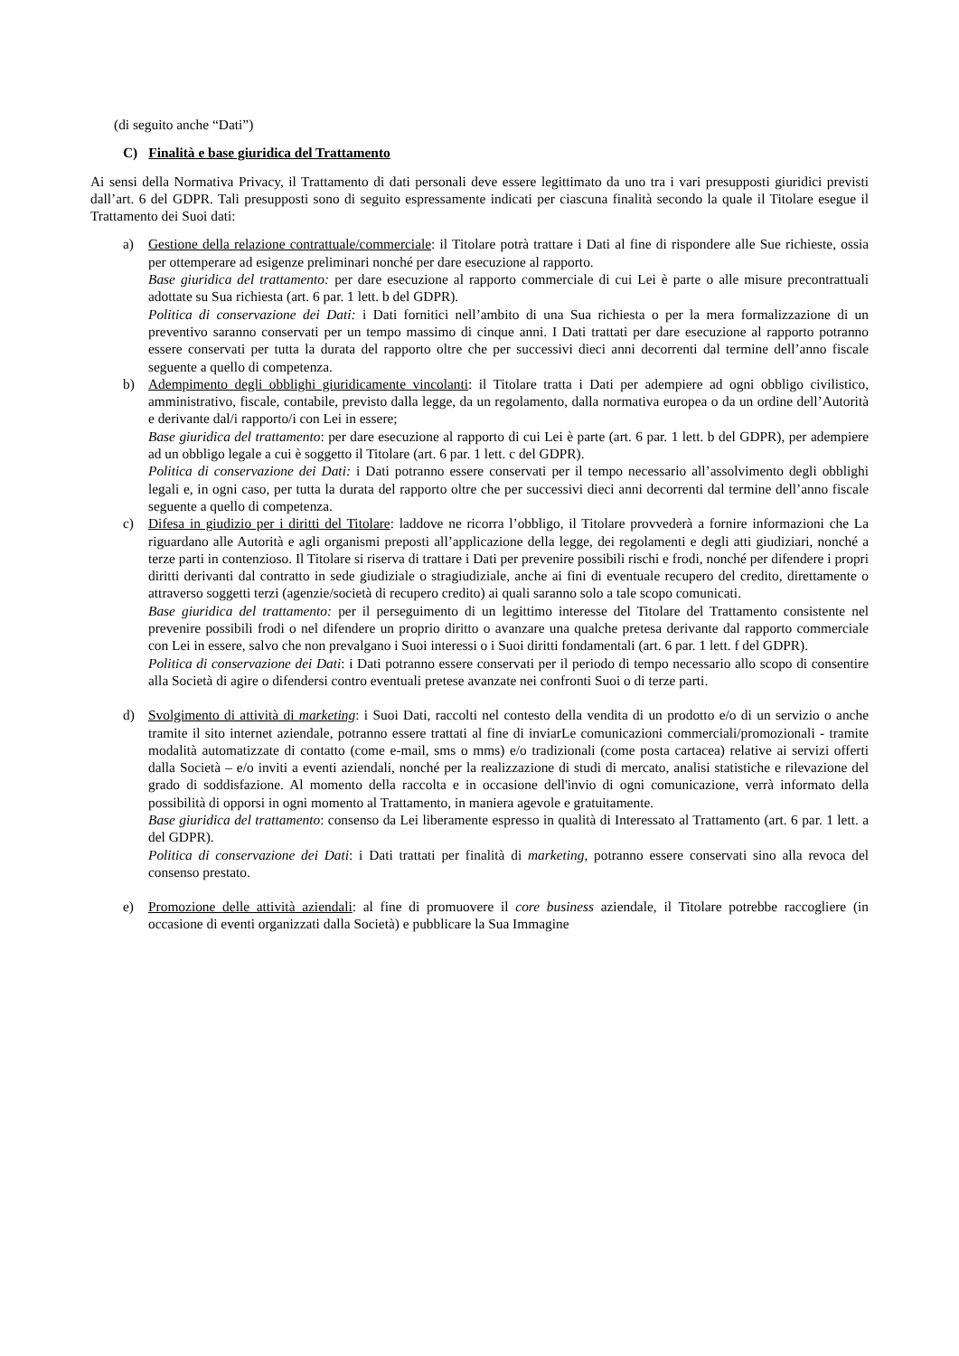(di seguito anche “Dati”)
C) Finalità e base giuridica del Trattamento
Ai sensi della Normativa Privacy, il Trattamento di dati personali deve essere legittimato da uno tra i vari presupposti giuridici previsti dall’art. 6 del GDPR. Tali presupposti sono di seguito espressamente indicati per ciascuna finalità secondo la quale il Titolare esegue il Trattamento dei Suoi dati:
a) Gestione della relazione contrattuale/commerciale: il Titolare potrà trattare i Dati al fine di rispondere alle Sue richieste, ossia per ottemperare ad esigenze preliminari nonché per dare esecuzione al rapporto.
Base giuridica del trattamento: per dare esecuzione al rapporto commerciale di cui Lei è parte o alle misure precontrattuali adottate su Sua richiesta (art. 6 par. 1 lett. b del GDPR).
Politica di conservazione dei Dati: i Dati fornitici nell’ambito di una Sua richiesta o per la mera formalizzazione di un preventivo saranno conservati per un tempo massimo di cinque anni. I Dati trattati per dare esecuzione al rapporto potranno essere conservati per tutta la durata del rapporto oltre che per successivi dieci anni decorrenti dal termine dell’anno fiscale seguente a quello di competenza.
b) Adempimento degli obblighi giuridicamente vincolanti: il Titolare tratta i Dati per adempiere ad ogni obbligo civilistico, amministrativo, fiscale, contabile, previsto dalla legge, da un regolamento, dalla normativa europea o da un ordine dell’Autorità e derivante dal/i rapporto/i con Lei in essere;
Base giuridica del trattamento: per dare esecuzione al rapporto di cui Lei è parte (art. 6 par. 1 lett. b del GDPR), per adempiere ad un obbligo legale a cui è soggetto il Titolare (art. 6 par. 1 lett. c del GDPR).
Politica di conservazione dei Dati: i Dati potranno essere conservati per il tempo necessario all’assolvimento degli obblighi legali e, in ogni caso, per tutta la durata del rapporto oltre che per successivi dieci anni decorrenti dal termine dell’anno fiscale seguente a quello di competenza.
c) Difesa in giudizio per i diritti del Titolare: laddove ne ricorra l’obbligo, il Titolare provvederà a fornire informazioni che La riguardano alle Autorità e agli organismi preposti all’applicazione della legge, dei regolamenti e degli atti giudiziari, nonché a terze parti in contenzioso. Il Titolare si riserva di trattare i Dati per prevenire possibili rischi e frodi, nonché per difendere i propri diritti derivanti dal contratto in sede giudiziale o stragiudiziale, anche ai fini di eventuale recupero del credito, direttamente o attraverso soggetti terzi (agenzie/società di recupero credito) ai quali saranno solo a tale scopo comunicati.
Base giuridica del trattamento: per il perseguimento di un legittimo interesse del Titolare del Trattamento consistente nel prevenire possibili frodi o nel difendere un proprio diritto o avanzare una qualche pretesa derivante dal rapporto commerciale con Lei in essere, salvo che non prevalgano i Suoi interessi o i Suoi diritti fondamentali (art. 6 par. 1 lett. f del GDPR).
Politica di conservazione dei Dati: i Dati potranno essere conservati per il periodo di tempo necessario allo scopo di consentire alla Società di agire o difendersi contro eventuali pretese avanzate nei confronti Suoi o di terze parti.
d) Svolgimento di attività di marketing: i Suoi Dati, raccolti nel contesto della vendita di un prodotto e/o di un servizio o anche tramite il sito internet aziendale, potranno essere trattati al fine di inviarLe comunicazioni commerciali/promozionali - tramite modalità automatizzate di contatto (come e-mail, sms o mms) e/o tradizionali (come posta cartacea) relative ai servizi offerti dalla Società – e/o inviti a eventi aziendali, nonché per la realizzazione di studi di mercato, analisi statistiche e rilevazione del grado di soddisfazione. Al momento della raccolta e in occasione dell'invio di ogni comunicazione, verrà informato della possibilità di opporsi in ogni momento al Trattamento, in maniera agevole e gratuitamente.
Base giuridica del trattamento: consenso da Lei liberamente espresso in qualità di Interessato al Trattamento (art. 6 par. 1 lett. a del GDPR).
Politica di conservazione dei Dati: i Dati trattati per finalità di marketing, potranno essere conservati sino alla revoca del consenso prestato.
e) Promozione delle attività aziendali: al fine di promuovere il core business aziendale, il Titolare potrebbe raccogliere (in occasione di eventi organizzati dalla Società) e pubblicare la Sua Immagine